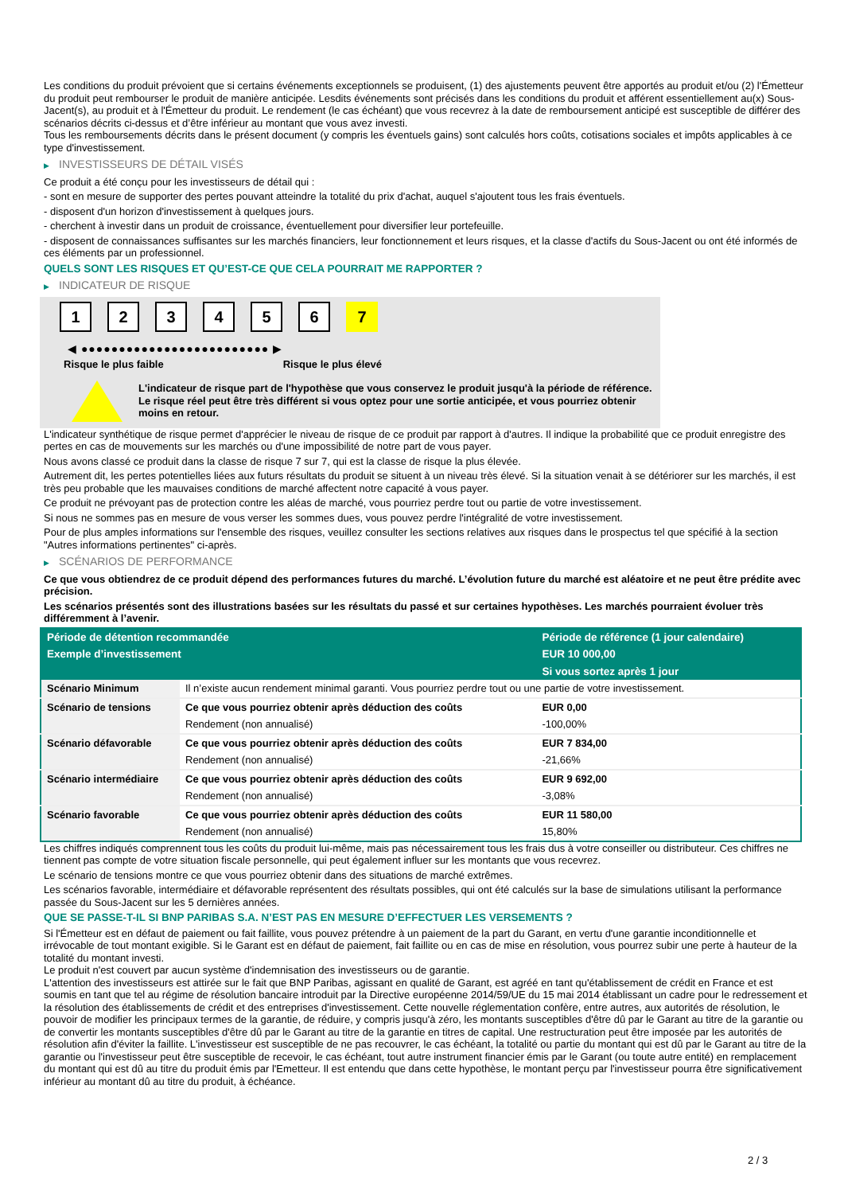Les conditions du produit prévoient que si certains événements exceptionnels se produisent, (1) des ajustements peuvent être apportés au produit et/ou (2) l'Émetteur du produit peut rembourser le produit de manière anticipée. Lesdits événements sont précisés dans les conditions du produit et afférent essentiellement au(x) Sous-Jacent(s), au produit et à l'Émetteur du produit. Le rendement (le cas échéant) que vous recevrez à la date de remboursement anticipé est susceptible de différer des scénarios décrits ci-dessus et d’être inférieur au montant que vous avez investi.
Tous les remboursements décrits dans le présent document (y compris les éventuels gains) sont calculés hors coûts, cotisations sociales et impôts applicables à ce type d'investissement.
▶ INVESTISSEURS DE DÉTAIL VISÉS
Ce produit a été conçu pour les investisseurs de détail qui :
- sont en mesure de supporter des pertes pouvant atteindre la totalité du prix d'achat, auquel s'ajoutent tous les frais éventuels.
- disposent d'un horizon d'investissement à quelques jours.
- cherchent à investir dans un produit de croissance, éventuellement pour diversifier leur portefeuille.
- disposent de connaissances suffisantes sur les marchés financiers, leur fonctionnement et leurs risques, et la classe d'actifs du Sous-Jacent ou ont été informés de ces éléments par un professionnel.
QUELS SONT LES RISQUES ET QU’EST-CE QUE CELA POURRAIT ME RAPPORTER ?
▶ INDICATEUR DE RISQUE
1 2 3 4 5 6 7
◀ ●●●●●●●●●●●●●●●●●●●●●●●●● ▶
Risque le plus faible Risque le plus élevé
L'indicateur de risque part de l'hypothèse que vous conservez le produit jusqu'à la période de référence.
Le risque réel peut être très différent si vous optez pour une sortie anticipée, et vous pourriez obtenir moins en retour.
L'indicateur synthétique de risque permet d'apprécier le niveau de risque de ce produit par rapport à d'autres. Il indique la probabilité que ce produit enregistre des pertes en cas de mouvements sur les marchés ou d'une impossibilité de notre part de vous payer.
Nous avons classé ce produit dans la classe de risque 7 sur 7, qui est la classe de risque la plus élevée.
Autrement dit, les pertes potentielles liées aux futurs résultats du produit se situent à un niveau très élevé. Si la situation venait à se détériorer sur les marchés, il est très peu probable que les mauvaises conditions de marché affectent notre capacité à vous payer.
Ce produit ne prévoyant pas de protection contre les aléas de marché, vous pourriez perdre tout ou partie de votre investissement.
Si nous ne sommes pas en mesure de vous verser les sommes dues, vous pouvez perdre l'intégralité de votre investissement.
Pour de plus amples informations sur l'ensemble des risques, veuillez consulter les sections relatives aux risques dans le prospectus tel que spécifié à la section "Autres informations pertinentes" ci-après.
▶ SCÉNARIOS DE PERFORMANCE
Ce que vous obtiendrez de ce produit dépend des performances futures du marché. L’évolution future du marché est aléatoire et ne peut être prédite avec précision.
Les scénarios présentés sont des illustrations basées sur les résultats du passé et sur certaines hypothèses. Les marchés pourraient évoluer très différemment à l’avenir.
| Période de détention recommandée | | Période de référence (1 jour calendaire) |
| --- | --- | --- |
| Exemple d’investissement | | EUR 10 000,00 |
| | | Si vous sortez après 1 jour |
| Scénario Minimum | Il n’existe aucun rendement minimal garanti. Vous pourriez perdre tout ou une partie de votre investissement. | |
| Scénario de tensions | Ce que vous pourriez obtenir après déduction des coûts | EUR 0,00 |
| | Rendement (non annualisé) | -100,00% |
| Scénario défavorable | Ce que vous pourriez obtenir après déduction des coûts | EUR 7 834,00 |
| | Rendement (non annualisé) | -21,66% |
| Scénario intermédiaire | Ce que vous pourriez obtenir après déduction des coûts | EUR 9 692,00 |
| | Rendement (non annualisé) | -3,08% |
| Scénario favorable | Ce que vous pourriez obtenir après déduction des coûts | EUR 11 580,00 |
| | Rendement (non annualisé) | 15,80% |
Les chiffres indiqués comprennent tous les coûts du produit lui-même, mais pas nécessairement tous les frais dus à votre conseiller ou distributeur. Ces chiffres ne tiennent pas compte de votre situation fiscale personnelle, qui peut également influer sur les montants que vous recevrez.
Le scénario de tensions montre ce que vous pourriez obtenir dans des situations de marché extrêmes.
Les scénarios favorable, intermédiaire et défavorable représentent des résultats possibles, qui ont été calculés sur la base de simulations utilisant la performance passée du Sous-Jacent sur les 5 dernières années.
QUE SE PASSE-T-IL SI BNP PARIBAS S.A. N’EST PAS EN MESURE D’EFFECTUER LES VERSEMENTS ?
Si l'Émetteur est en défaut de paiement ou fait faillite, vous pouvez prétendre à un paiement de la part du Garant, en vertu d'une garantie inconditionnelle et irrévocable de tout montant exigible. Si le Garant est en défaut de paiement, fait faillite ou en cas de mise en résolution, vous pourrez subir une perte à hauteur de la totalité du montant investi.
Le produit n'est couvert par aucun système d'indemnisation des investisseurs ou de garantie.
L'attention des investisseurs est attirée sur le fait que BNP Paribas, agissant en qualité de Garant, est agréé en tant qu'établissement de crédit en France et est soumis en tant que tel au régime de résolution bancaire introduit par la Directive européenne 2014/59/UE du 15 mai 2014 établissant un cadre pour le redressement et la résolution des établissements de crédit et des entreprises d'investissement. Cette nouvelle réglementation confère, entre autres, aux autorités de résolution, le pouvoir de modifier les principaux termes de la garantie, de réduire, y compris jusqu'à zéro, les montants susceptibles d'être dû par le Garant au titre de la garantie ou de convertir les montants susceptibles d'être dû par le Garant au titre de la garantie en titres de capital. Une restructuration peut être imposée par les autorités de résolution afin d'éviter la faillite. L'investisseur est susceptible de ne pas recouvrer, le cas échéant, la totalité ou partie du montant qui est dû par le Garant au titre de la garantie ou l'investisseur peut être susceptible de recevoir, le cas échéant, tout autre instrument financier émis par le Garant (ou toute autre entité) en remplacement du montant qui est dû au titre du produit émis par l'Emetteur. Il est entendu que dans cette hypothèse, le montant perçu par l'investisseur pourra être significativement inférieur au montant dû au titre du produit, à échéance.
2 / 3